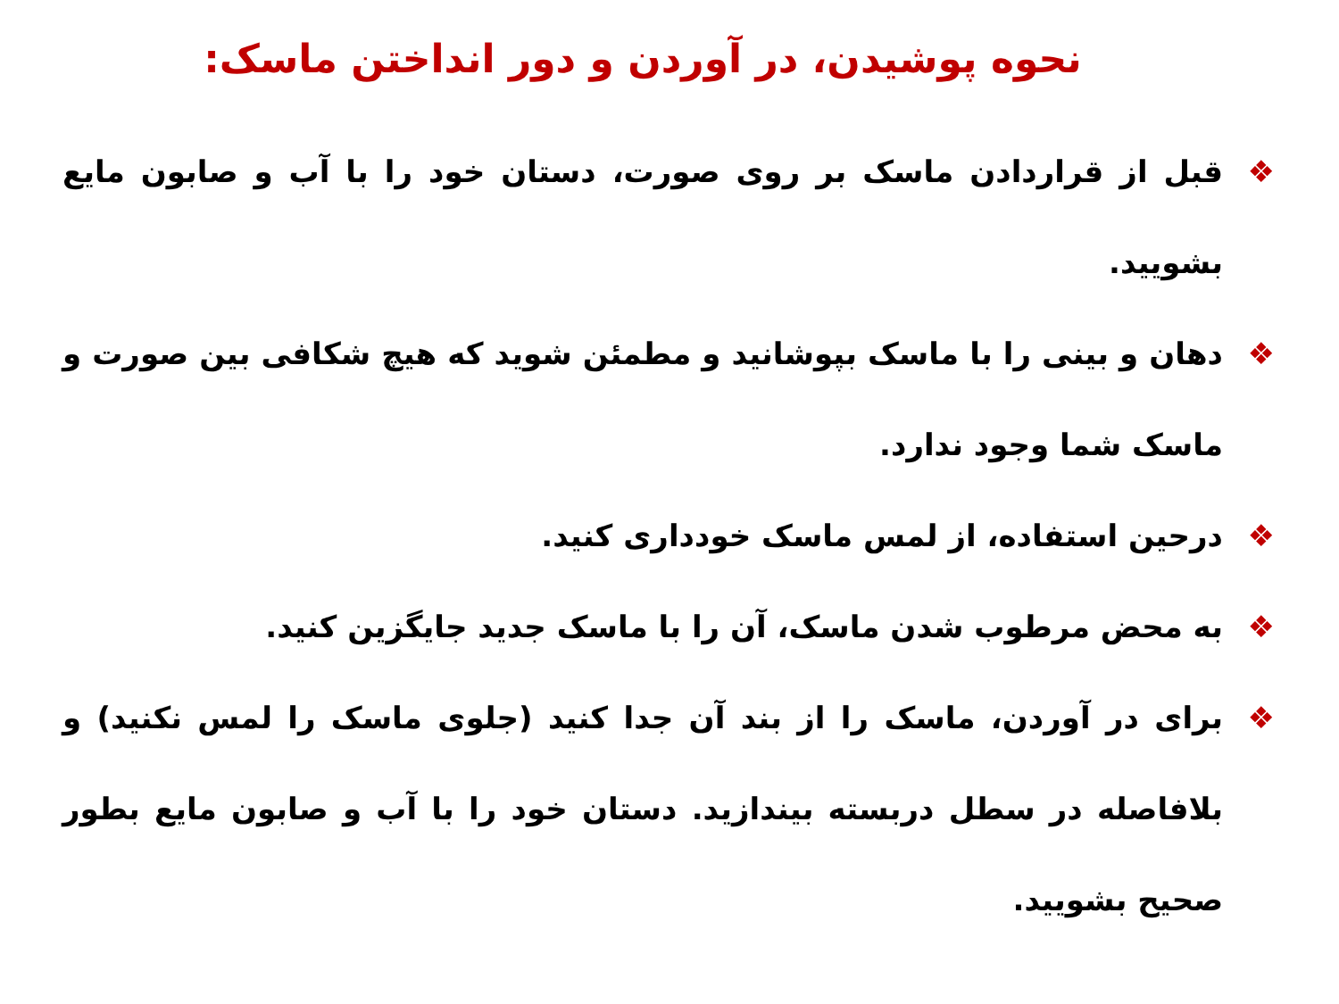نحوه پوشیدن، در آوردن و دور انداختن ماسک:
❖ قبل از قراردادن ماسک بر روی صورت، دستان خود را با آب و صابون مایع بشویید.
❖ دهان و بینی را با ماسک بپوشانید و مطمئن شوید که هیچ شکافی بین صورت و ماسک شما وجود ندارد.
❖ درحین استفاده، از لمس ماسک خودداری کنید.
❖ به محض مرطوب شدن ماسک، آن را با ماسک جدید جایگزین کنید.
❖ برای در آوردن، ماسک را از بند آن جدا کنید (جلوی ماسک را لمس نکنید) و بلافاصله در سطل دربسته بیندازید. دستان خود را با آب و صابون مایع بطور صحیح بشویید.